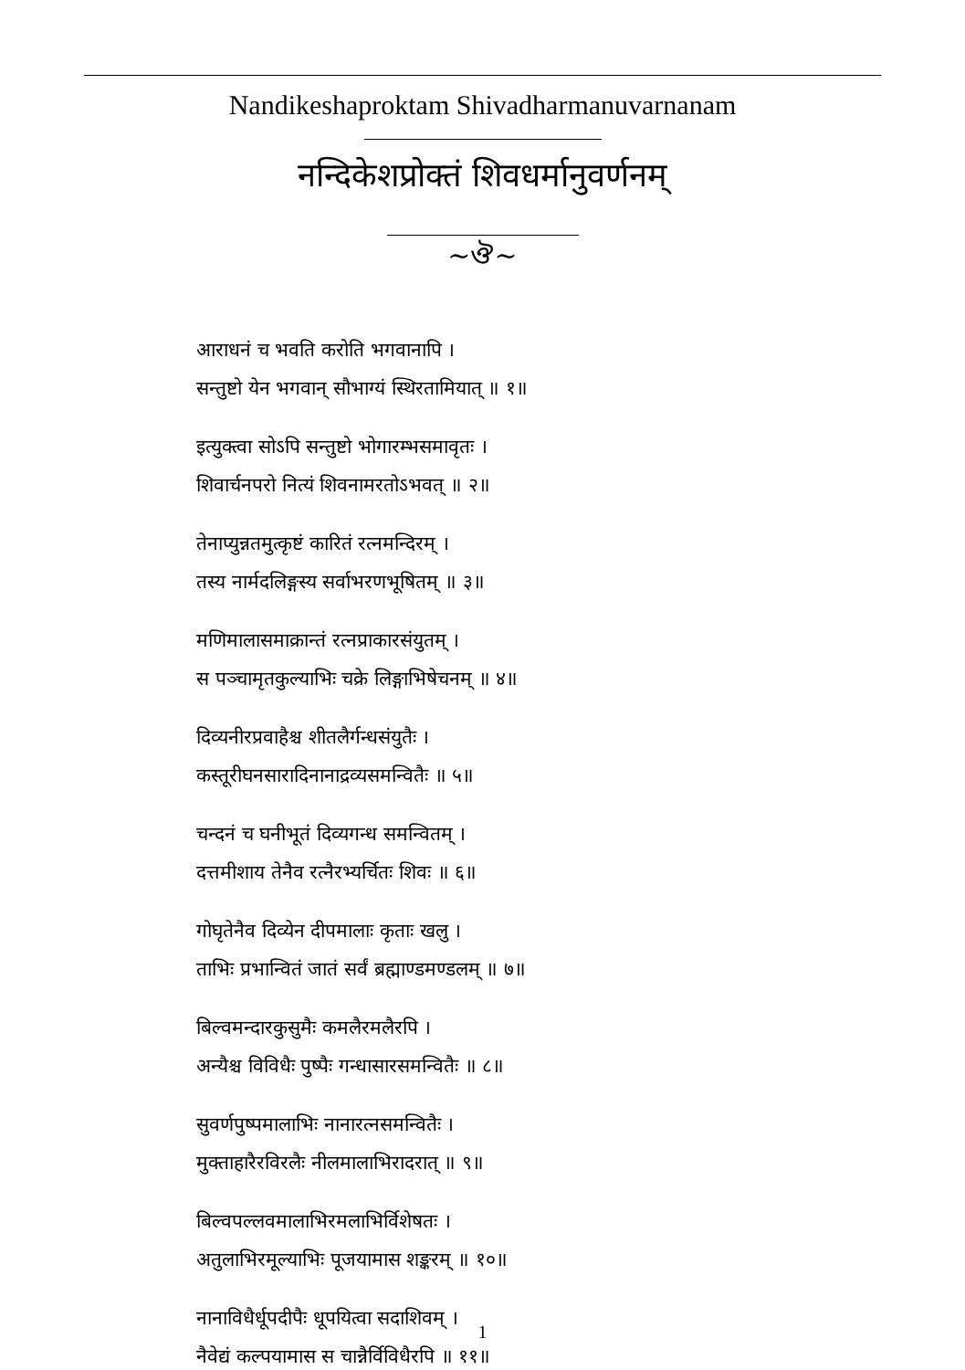Nandikeshaproktam Shivadharmanuvarnanam
नन्दिकेशप्रोक्तं शिवधर्मानुवर्णनम्
~ঔ~
आराधनं च भवति करोति भगवानापि ।
सन्तुष्टो येन भगवान् सौभाग्यं स्थिरतामियात् ॥ १॥
इत्युक्त्वा सोऽपि सन्तुष्टो भोगारम्भसमावृतः ।
शिवार्चनपरो नित्यं शिवनामरतोऽभवत् ॥ २॥
तेनाप्युन्नतमुत्कृष्टं कारितं रत्नमन्दिरम् ।
तस्य नार्मदलिङ्गस्य सर्वाभरणभूषितम् ॥ ३॥
मणिमालासमाक्रान्तं रत्नप्राकारसंयुतम् ।
स पञ्चामृतकुल्याभिः चक्रे लिङ्गाभिषेचनम् ॥ ४॥
दिव्यनीरप्रवाहैश्च शीतलैर्गन्धसंयुतैः ।
कस्तूरीघनसारादिनानाद्रव्यसमन्वितैः ॥ ५॥
चन्दनं च घनीभूतं दिव्यगन्ध समन्वितम् ।
दत्तमीशाय तेनैव रत्नैरभ्यर्चितः शिवः ॥ ६॥
गोघृतेनैव दिव्येन दीपमालाः कृताः खलु ।
ताभिः प्रभान्वितं जातं सर्वं ब्रह्माण्डमण्डलम् ॥ ७॥
बिल्वमन्दारकुसुमैः कमलैरमलैरपि ।
अन्यैश्च विविधैः पुष्पैः गन्धासारसमन्वितैः ॥ ८॥
सुवर्णपुष्पमालाभिः नानारत्नसमन्वितैः ।
मुक्ताहारैरविरलैः नीलमालाभिरादरात् ॥ ९॥
बिल्वपल्लवमालाभिरमलाभिर्विशेषतः ।
अतुलाभिरमूल्याभिः पूजयामास शङ्करम् ॥ १०॥
नानाविधैर्धूपदीपैः धूपयित्वा सदाशिवम् ।
नैवेद्यं कल्पयामास स चान्नैर्विविधैरपि ॥ ११॥
1